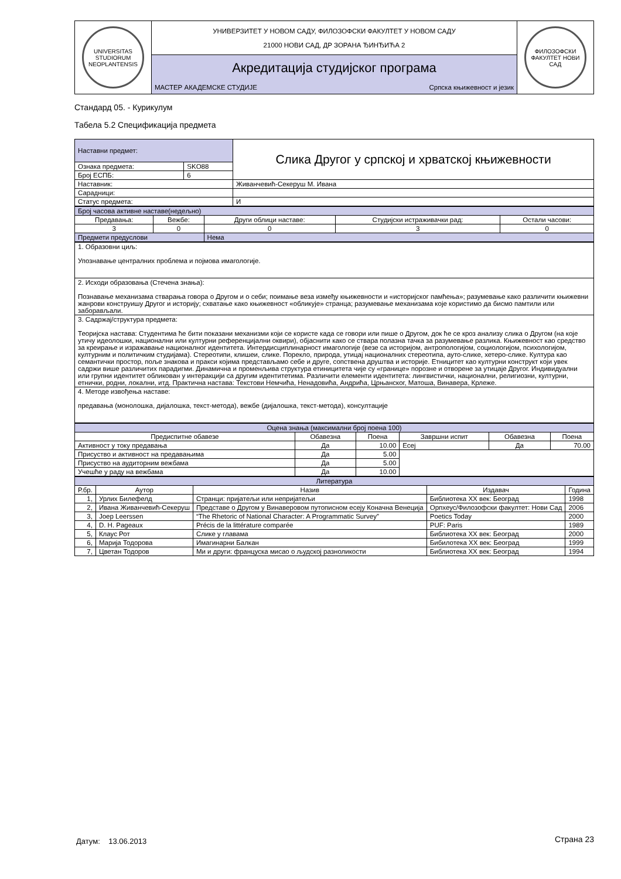| UNIVERSITAS STUDIORUM NEOPLANTENSIS | УНИВЕРЗИТЕТ У НОВОМ САДУ, ФИЛОЗОФСКИ ФАКУЛТЕТ У НОВОМ САДУ 21000 НОВИ САД, ДР ЗОРАНА ЂИНЂИЋА 2 | ФИЛОЗОФСКИ ФАКУЛТЕТ НОВИ САД |
| | Акредитација студијског програма | |
| | МАСТЕР АКАДЕМСКЕ СТУДИЈЕ Српска књижевност и језик | |
Стандард 05. - Курикулум
Табела 5.2 Спецификација предмета
| Наставни предмет: | | Слика Другог у српској и хрватској књижевности |
| Ознака предмета: | SKO88 | |
| Број ЕСПБ: | 6 | |
| Наставник: | | Живанчевић-Секеруш М. Ивана |
| Сарадници: | | |
| Статус предмета: | | И |
| Број часова активне наставе(недељно) | | | | |
| Предавања: | Вежбе: | Други облици наставе: | Студијски истраживачки рад: | Остали часови: |
| 3 | 0 | 0 | 3 | 0 |
| Предмети предуслови | | Нема | | |
| 1. Образовни циљ: Упознавање централних проблема и појмова имагологије. |
| 2. Исходи образовања (Стечена знања): Познавање механизама стварања говора о Другом и о себи; поимање веза између књижевности и «историјског памћења»; разумевање како различити књижевни жанрови конструишу Другог и историју; схватање како књижевност «обликује» странца; разумевање механизама које користимо да бисмо памтили или заборављали. |
| 3. Садржај/структура предмета: Теоријска настава: Студентима ће бити показани механизми који се користе када се говори или пише о Другом, док ће се кроз анализу слика о Другом (на које утичу идеолошки, национални или културни референцијални оквири), објаснити како се ствара полазна тачка за разумевање разлика. Књижевност као средство за креирање и изражавање националног идентитета. Интердисциплинарност имагологије (везе са историјом, антропологијом, социологијом, психологијом, културним и политичким студијама). Стереотипи, клишеи, слике. Порекло, природа, утицај националних стереотипа, ауто-слике, хетеро-слике. Култура као семантички простор, поље знакова и пракси којима представљамо себе и друге, сопствена друштва и историје. Етницитет као културни конструкт који увек садржи више различитих парадигми. Динамична и променљива структура етиницитета чије су «границе» порозне и отворене за утицаје Другог. Индивидуални или групни идентитет обликован у интеракцији са другим идентитетима. Различити елементи идентитета: лингвистички, национални, религиозни, културни, етнички, родни, локални, итд. Практична настава: Текстови Немчића, Ненадовића, Андрића, Црњанског, Матоша, Винавера, Крлеже. |
| 4. Методе извођења наставе: предавања (монолошка, дијалошка, текст-метода), вежбе (дијалошка, текст-метода), консултације |
| Оцена знања (максимални број поена 100) | | | | | |
| Предиспитне обавезе | Обавезна | Поена | Завршни испит | Обавезна | Поена |
| Активност у току предавања | Да | 10.00 | Есеј | Да | 70.00 |
| Присуство и активност на предавањима | Да | 5.00 | | | |
| Присуство на аудиторним вежбама | Да | 5.00 | | | |
| Учешће у раду на вежбама | Да | 10.00 | | | |
| Литература | | | | |
| Р.бр. | Аутор | Назив | Издавач | Година |
| 1, | Урлих Билефелд | Странци: пријатељи или непријатељи | Библиотека XX век: Београд | 1998 |
| 2, | Ивана Живанчевић-Секеруш | Представе о Другом у Винаверовом путописном есеју Коначна Венеција | Орпхеус/Филозофски факултет: Нови Сад | 2006 |
| 3, | Joep Leerssen | “The Rhetoric of National Character: A Programmatic Survey” | Poetics Today | 2000 |
| 4, | D. H. Pageaux | Précis de la littérature comparée | PUF: Paris | 1989 |
| 5, | Клаус Рот | Слике у главама | Библиотека XX век: Београд | 2000 |
| 6, | Марија Тодорова | Имагинарни Балкан | Бибилотека XX век: Београд | 1999 |
| 7, | Цветан Тодоров | Ми и други: француска мисао о људској разноликости | Библиотека XX век: Београд | 1994 |
Датум: 13.06.2013 Страна 23